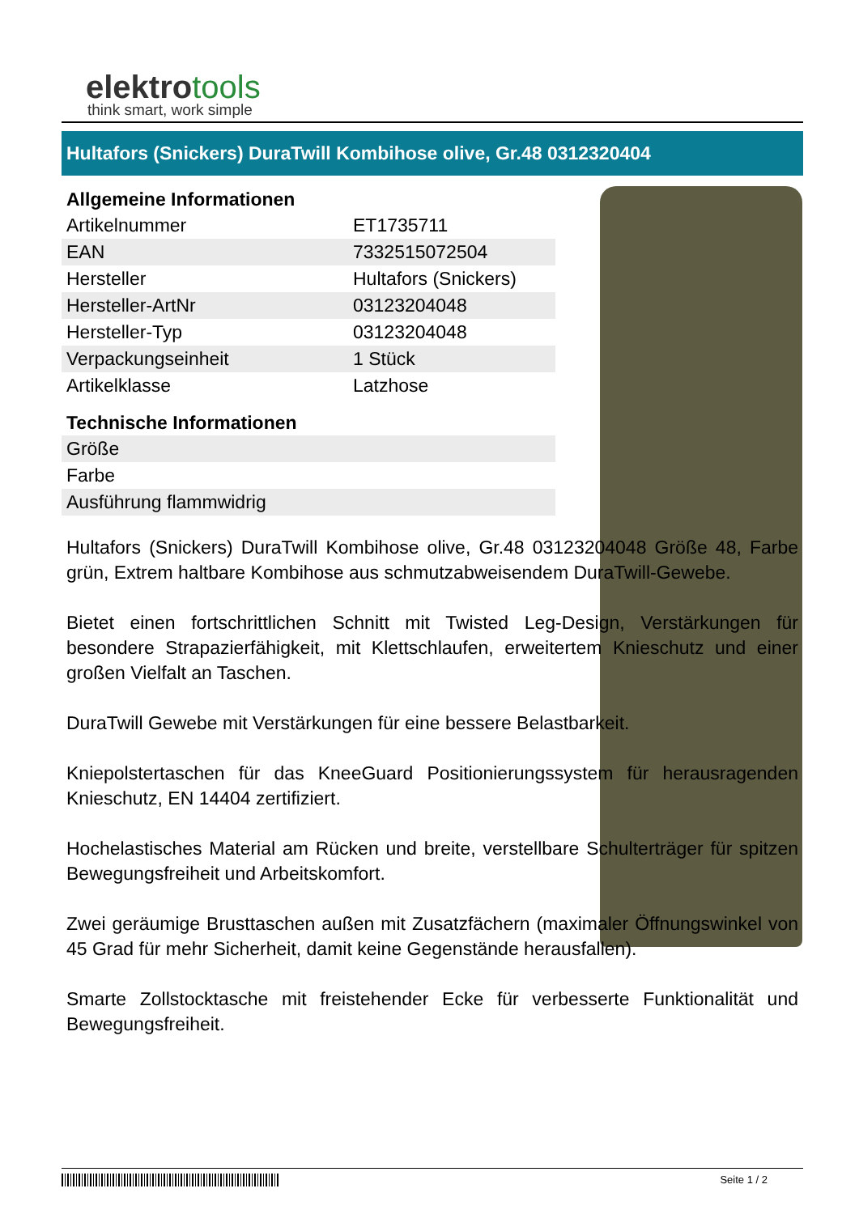elektrotools
think smart, work simple
Hultafors (Snickers) DuraTwill Kombihose olive, Gr.48 0312320404
Allgemeine Informationen
| Artikelnummer | ET1735711 |
| EAN | 7332515072504 |
| Hersteller | Hultafors (Snickers) |
| Hersteller-ArtNr | 03123204048 |
| Hersteller-Typ | 03123204048 |
| Verpackungseinheit | 1 Stück |
| Artikelklasse | Latzhose |
Technische Informationen
| Größe | |
| Farbe | |
| Ausführung flammwidrig | |
Hultafors (Snickers) DuraTwill Kombihose olive, Gr.48 03123204048 Größe 48, Farbe grün, Extrem haltbare Kombihose aus schmutzabweisendem DuraTwill-Gewebe.
Bietet einen fortschrittlichen Schnitt mit Twisted Leg-Design, Verstärkungen für besondere Strapazierfähigkeit, mit Klettschlaufen, erweitertem Knieschutz und einer großen Vielfalt an Taschen.
DuraTwill Gewebe mit Verstärkungen für eine bessere Belastbarkeit.
Kniepolstertaschen für das KneeGuard Positionierungssystem für herausragenden Knieschutz, EN 14404 zertifiziert.
Hochelastisches Material am Rücken und breite, verstellbare Schulterträger für spitzen Bewegungsfreiheit und Arbeitskomfort.
Zwei geräumige Brusttaschen außen mit Zusatzfächern (maximaler Öffnungswinkel von 45 Grad für mehr Sicherheit, damit keine Gegenstände herausfallen).
Smarte Zollstocktasche mit freistehender Ecke für verbesserte Funktionalität und Bewegungsfreiheit.
Seite 1 / 2